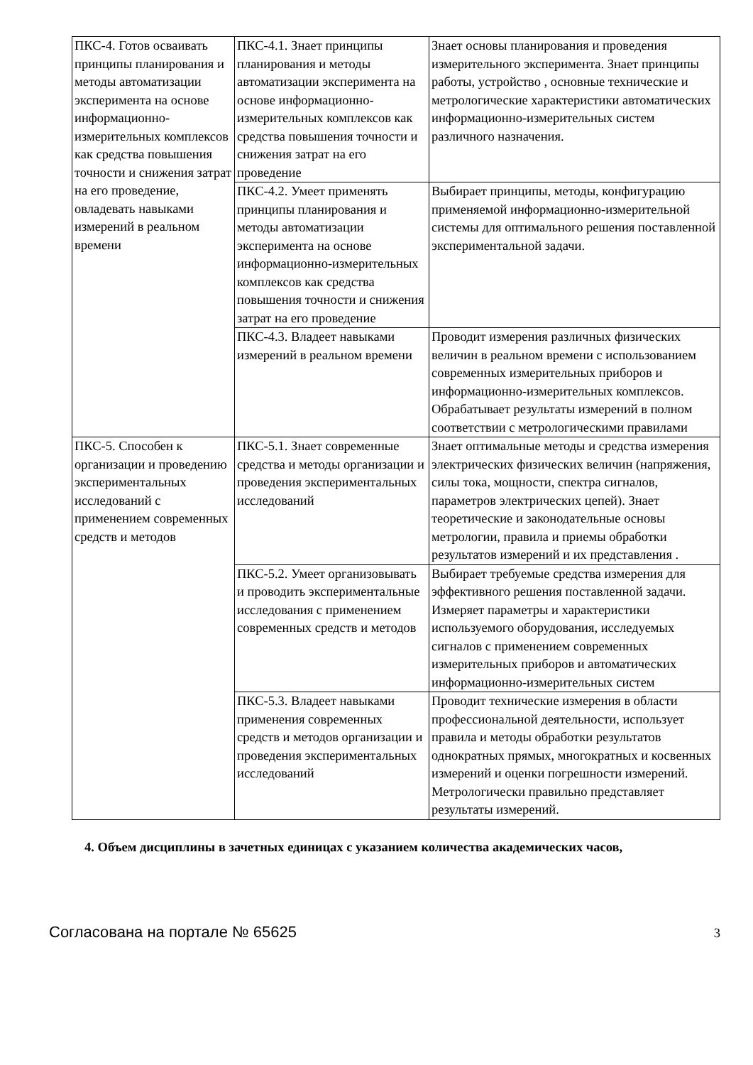| ПКС-4. Готов осваивать принципы планирования и методы автоматизации эксперимента на основе информационно-измерительных комплексов как средства повышения точности и снижения затрат на его проведение, овладевать навыками измерений в реальном времени | ПКС-4.1. Знает принципы планирования и методы автоматизации эксперимента на основе информационно-измерительных комплексов как средства повышения точности и снижения затрат на его проведение | Знает основы планирования и проведения измерительного эксперимента. Знает принципы работы, устройство , основные технические и метрологические характеристики автоматических информационно-измерительных систем различного назначения. |
| | ПКС-4.2. Умеет применять принципы планирования и методы автоматизации эксперимента на основе информационно-измерительных комплексов как средства повышения точности и снижения затрат на его проведение | Выбирает принципы, методы, конфигурацию применяемой информационно-измерительной системы для оптимального решения поставленной экспериментальной задачи. |
| | ПКС-4.3. Владеет навыками измерений в реальном времени | Проводит измерения различных физических величин в реальном времени с использованием современных измерительных приборов и информационно-измерительных комплексов. Обрабатывает результаты измерений в полном соответствии с метрологическими правилами |
| ПКС-5. Способен к организации и проведению экспериментальных исследований с применением современных средств и методов | ПКС-5.1. Знает современные средства и методы организации и проведения экспериментальных исследований | Знает оптимальные методы и средства измерения электрических физических величин (напряжения, силы тока, мощности, спектра сигналов, параметров электрических цепей). Знает теоретические и законодательные основы метрологии, правила и приемы обработки результатов измерений и их представления . |
| | ПКС-5.2. Умеет организовывать и проводить экспериментальные исследования с применением современных средств и методов | Выбирает требуемые средства измерения для эффективного решения поставленной задачи. Измеряет параметры и характеристики используемого оборудования, исследуемых сигналов с применением современных измерительных приборов и автоматических информационно-измерительных систем |
| | ПКС-5.3. Владеет навыками применения современных средств и методов организации и проведения экспериментальных исследований | Проводит технические измерения в области профессиональной деятельности, использует правила и методы обработки результатов однократных прямых, многократных и косвенных измерений и оценки погрешности измерений. Метрологически правильно представляет результаты измерений. |
4. Объем дисциплины в зачетных единицах с указанием количества академических часов,
Согласована на портале № 65625 3